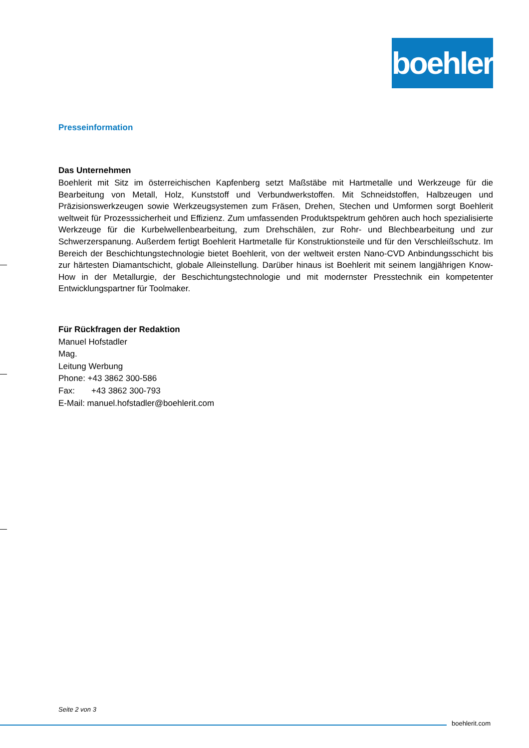boehlerit
Presseinformation
Das Unternehmen
Boehlerit mit Sitz im österreichischen Kapfenberg setzt Maßstäbe mit Hartmetalle und Werkzeuge für die Bearbeitung von Metall, Holz, Kunststoff und Verbundwerkstoffen. Mit Schneidstoffen, Halbzeugen und Präzisionswerkzeugen sowie Werkzeugsystemen zum Fräsen, Drehen, Stechen und Umformen sorgt Boehlerit weltweit für Prozesssicherheit und Effizienz. Zum umfassenden Produktspektrum gehören auch hoch spezialisierte Werkzeuge für die Kurbelwellenbearbeitung, zum Drehschälen, zur Rohr- und Blechbearbeitung und zur Schwerzerspanung. Außerdem fertigt Boehlerit Hartmetalle für Konstruktionsteile und für den Verschleißschutz. Im Bereich der Beschichtungstechnologie bietet Boehlerit, von der weltweit ersten Nano-CVD Anbindungsschicht bis zur härtesten Diamantschicht, globale Alleinstellung. Darüber hinaus ist Boehlerit mit seinem langjährigen Know-How in der Metallurgie, der Beschichtungstechnologie und mit modernster Presstechnik ein kompetenter Entwicklungspartner für Toolmaker.
Für Rückfragen der Redaktion
Manuel Hofstadler
Mag.
Leitung Werbung
Phone: +43 3862 300-586
Fax: +43 3862 300-793
E-Mail: manuel.hofstadler@boehlerit.com
Seite 2 von 3
boehlerit.com